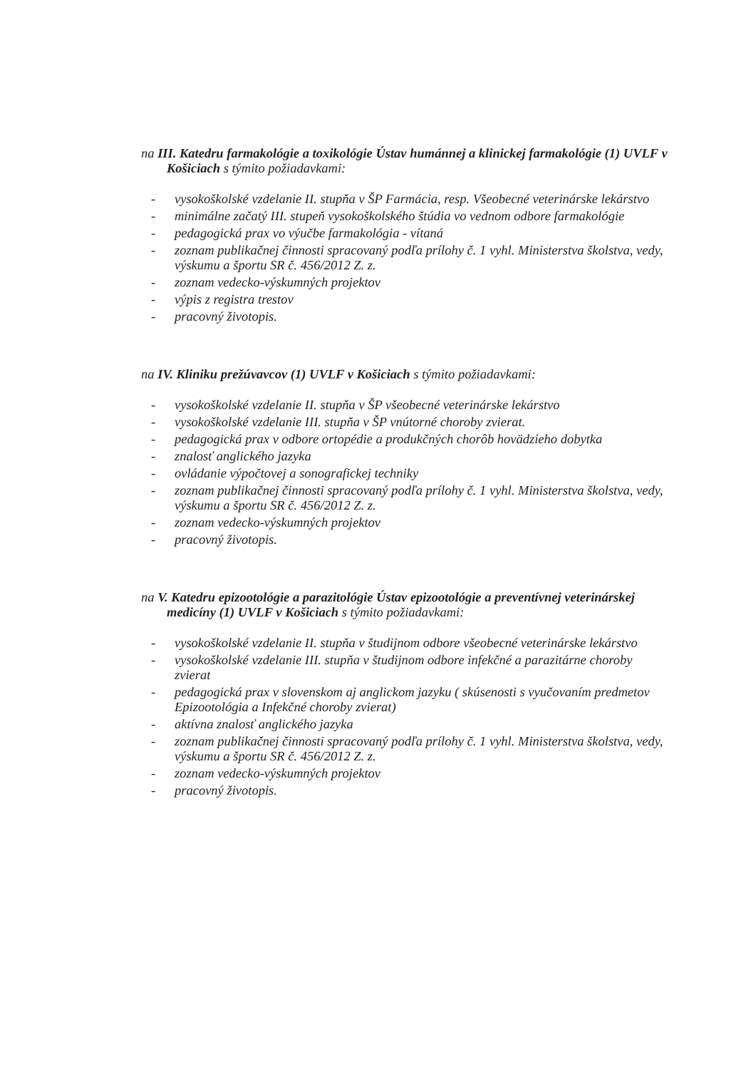na III. Katedru farmakológie a toxikológie Ústav humánnej a klinickej farmakológie (1) UVLF v Košiciach s týmito požiadavkami:
- vysokoškolské vzdelanie II. stupňa v ŠP Farmácia, resp. Všeobecné veterinárske lekárstvo
- minimálne začatý III. stupeň vysokoškolského štúdia vo vednom odbore farmakológie
- pedagogická prax vo výučbe farmakológia - vítaná
- zoznam publikačnej činnosti spracovaný podľa prílohy č. 1 vyhl. Ministerstva školstva, vedy, výskumu a športu SR č. 456/2012 Z. z.
- zoznam vedecko-výskumných projektov
- výpis z registra trestov
- pracovný životopis.
na IV. Kliniku prežúvavcov (1) UVLF v Košiciach s týmito požiadavkami:
- vysokoškolské vzdelanie II. stupňa v ŠP všeobecné veterinárske lekárstvo
- vysokoškolské vzdelanie III. stupňa v ŠP vnútorné choroby zvierat.
- pedagogická prax v odbore ortopédie a produkčných chorôb hovädzieho dobytka
- znalosť anglického jazyka
- ovládanie výpočtovej a sonografickej techniky
- zoznam publikačnej činnosti spracovaný podľa prílohy č. 1 vyhl. Ministerstva školstva, vedy, výskumu a športu SR č. 456/2012 Z. z.
- zoznam vedecko-výskumných projektov
- pracovný životopis.
na V. Katedru epizootológie a parazitológie Ústav epizootológie a preventívnej veterinárskej medicíny (1) UVLF v Košiciach s týmito požiadavkami:
- vysokoškolské vzdelanie II. stupňa v študijnom odbore všeobecné veterinárske lekárstvo
- vysokoškolské vzdelanie III. stupňa v študijnom odbore infekčné a parazitárne choroby zvierat
- pedagogická prax v slovenskom aj anglickom jazyku ( skúsenosti s vyučovaním predmetov Epizootológia a Infekčné choroby zvierat)
- aktívna znalosť anglického jazyka
- zoznam publikačnej činnosti spracovaný podľa prílohy č. 1 vyhl. Ministerstva školstva, vedy, výskumu a športu SR č. 456/2012 Z. z.
- zoznam vedecko-výskumných projektov
- pracovný životopis.